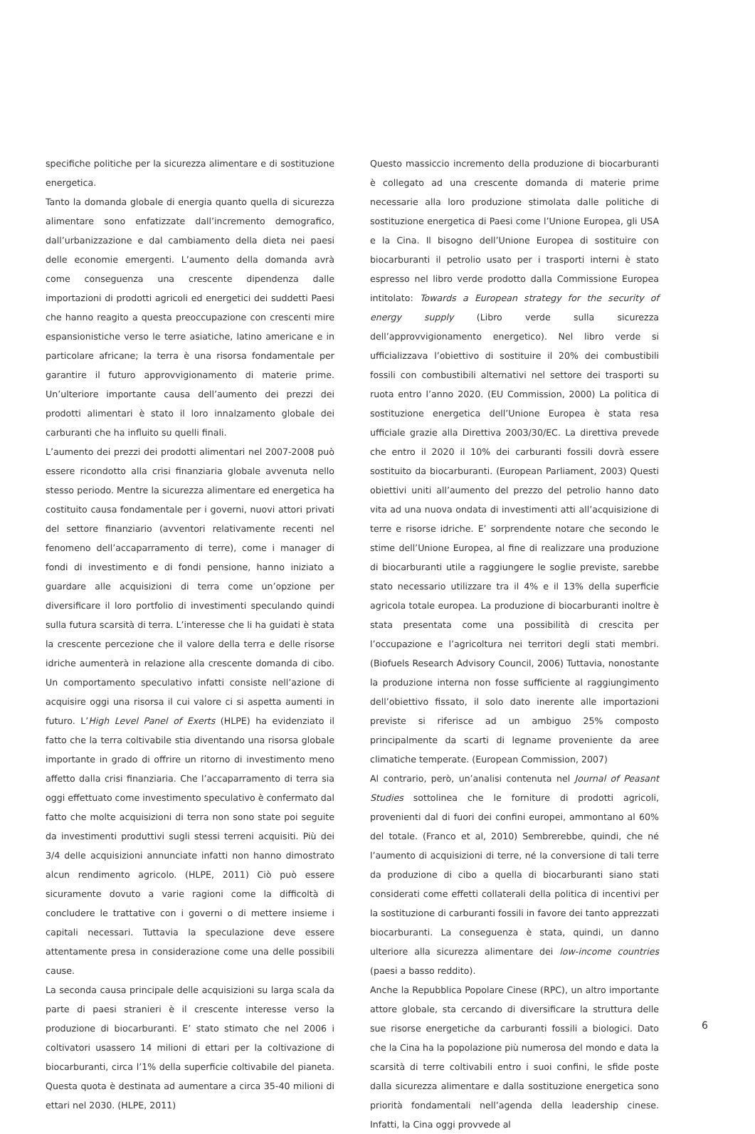specifiche politiche per la sicurezza alimentare e di sostituzione energetica.
Tanto la domanda globale di energia quanto quella di sicurezza alimentare sono enfatizzate dall’incremento demografico, dall’urbanizzazione e dal cambiamento della dieta nei paesi delle economie emergenti. L’aumento della domanda avrà come conseguenza una crescente dipendenza dalle importazioni di prodotti agricoli ed energetici dei suddetti Paesi che hanno reagito a questa preoccupazione con crescenti mire espansionistiche verso le terre asiatiche, latino americane e in particolare africane; la terra è una risorsa fondamentale per garantire il futuro approvvigionamento di materie prime. Un’ulteriore importante causa dell’aumento dei prezzi dei prodotti alimentari è stato il loro innalzamento globale dei carburanti che ha influito su quelli finali.
L’aumento dei prezzi dei prodotti alimentari nel 2007-2008 può essere ricondotto alla crisi finanziaria globale avvenuta nello stesso periodo. Mentre la sicurezza alimentare ed energetica ha costituito causa fondamentale per i governi, nuovi attori privati del settore finanziario (avventori relativamente recenti nel fenomeno dell’accaparramento di terre), come i manager di fondi di investimento e di fondi pensione, hanno iniziato a guardare alle acquisizioni di terra come un’opzione per diversificare il loro portfolio di investimenti speculando quindi sulla futura scarsità di terra. L’interesse che li ha guidati è stata la crescente percezione che il valore della terra e delle risorse idriche aumenterà in relazione alla crescente domanda di cibo. Un comportamento speculativo infatti consiste nell’azione di acquisire oggi una risorsa il cui valore ci si aspetta aumenti in futuro. L’High Level Panel of Exerts (HLPE) ha evidenziato il fatto che la terra coltivabile stia diventando una risorsa globale importante in grado di offrire un ritorno di investimento meno affetto dalla crisi finanziaria. Che l’accaparramento di terra sia oggi effettuato come investimento speculativo è confermato dal fatto che molte acquisizioni di terra non sono state poi seguite da investimenti produttivi sugli stessi terreni acquisiti. Più dei 3/4 delle acquisizioni annunciate infatti non hanno dimostrato alcun rendimento agricolo. (HLPE, 2011) Ciò può essere sicuramente dovuto a varie ragioni come la difficoltà di concludere le trattative con i governi o di mettere insieme i capitali necessari. Tuttavia la speculazione deve essere attentamente presa in considerazione come una delle possibili cause.
La seconda causa principale delle acquisizioni su larga scala da parte di paesi stranieri è il crescente interesse verso la produzione di biocarburanti. E’ stato stimato che nel 2006 i coltivatori usassero 14 milioni di ettari per la coltivazione di biocarburanti, circa l’1% della superficie coltivabile del pianeta. Questa quota è destinata ad aumentare a circa 35-40 milioni di ettari nel 2030. (HLPE, 2011)
Questo massiccio incremento della produzione di biocarburanti è collegato ad una crescente domanda di materie prime necessarie alla loro produzione stimolata dalle politiche di sostituzione energetica di Paesi come l’Unione Europea, gli USA e la Cina. Il bisogno dell’Unione Europea di sostituire con biocarburanti il petrolio usato per i trasporti interni è stato espresso nel libro verde prodotto dalla Commissione Europea intitolato: Towards a European strategy for the security of energy supply (Libro verde sulla sicurezza dell’approvvigionamento energetico). Nel libro verde si ufficializzava l’obiettivo di sostituire il 20% dei combustibili fossili con combustibili alternativi nel settore dei trasporti su ruota entro l’anno 2020. (EU Commission, 2000) La politica di sostituzione energetica dell’Unione Europea è stata resa ufficiale grazie alla Direttiva 2003/30/EC. La direttiva prevede che entro il 2020 il 10% dei carburanti fossili dovrà essere sostituito da biocarburanti. (European Parliament, 2003) Questi obiettivi uniti all’aumento del prezzo del petrolio hanno dato vita ad una nuova ondata di investimenti atti all’acquisizione di terre e risorse idriche. E’ sorprendente notare che secondo le stime dell’Unione Europea, al fine di realizzare una produzione di biocarburanti utile a raggiungere le soglie previste, sarebbe stato necessario utilizzare tra il 4% e il 13% della superficie agricola totale europea. La produzione di biocarburanti inoltre è stata presentata come una possibilità di crescita per l’occupazione e l’agricoltura nei territori degli stati membri. (Biofuels Research Advisory Council, 2006) Tuttavia, nonostante la produzione interna non fosse sufficiente al raggiungimento dell’obiettivo fissato, il solo dato inerente alle importazioni previste si riferisce ad un ambiguo 25% composto principalmente da scarti di legname proveniente da aree climatiche temperate. (European Commission, 2007)
Al contrario, però, un’analisi contenuta nel Journal of Peasant Studies sottolinea che le forniture di prodotti agricoli, provenienti dal di fuori dei confini europei, ammontano al 60% del totale. (Franco et al, 2010) Sembrerebbe, quindi, che né l’aumento di acquisizioni di terre, né la conversione di tali terre da produzione di cibo a quella di biocarburanti siano stati considerati come effetti collaterali della politica di incentivi per la sostituzione di carburanti fossili in favore dei tanto apprezzati biocarburanti. La conseguenza è stata, quindi, un danno ulteriore alla sicurezza alimentare dei low-income countries (paesi a basso reddito).
Anche la Repubblica Popolare Cinese (RPC), un altro importante attore globale, sta cercando di diversificare la struttura delle sue risorse energetiche da carburanti fossili a biologici. Dato che la Cina ha la popolazione più numerosa del mondo e data la scarsità di terre coltivabili entro i suoi confini, le sfide poste dalla sicurezza alimentare e dalla sostituzione energetica sono priorità fondamentali nell’agenda della leadership cinese. Infatti, la Cina oggi provvede al
6